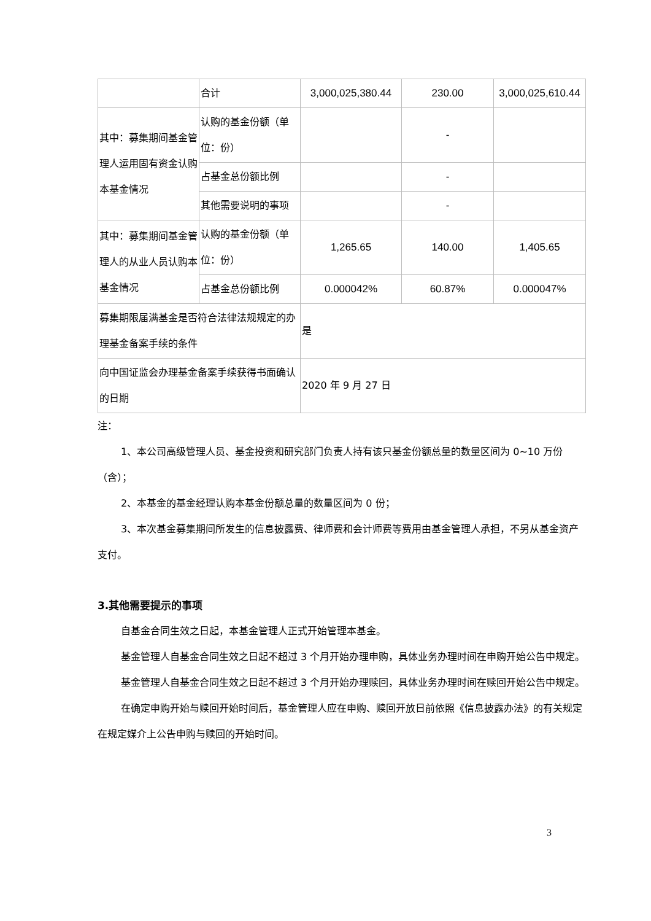| | 合计 | 3,000,025,380.44 | 230.00 | 3,000,025,610.44 |
| 其中：募集期间基金管理人运用固有资金认购本基金情况 | 认购的基金份额（单位：份） | | - | |
| | 占基金总份额比例 | | - | |
| | 其他需要说明的事项 | | - | |
| 其中：募集期间基金管理人的从业人员认购本基金情况 | 认购的基金份额（单位：份） | 1,265.65 | 140.00 | 1,405.65 |
| | 占基金总份额比例 | 0.000042% | 60.87% | 0.000047% |
| 募集期限届满基金是否符合法律法规规定的办理基金备案手续的条件 | | 是 | | |
| 向中国证监会办理基金备案手续获得书面确认的日期 | | 2020 年 9 月 27 日 | | |
注：
1、本公司高级管理人员、基金投资和研究部门负责人持有该只基金份额总量的数量区间为 0~10 万份（含）；
2、本基金的基金经理认购本基金份额总量的数量区间为 0 份；
3、本次基金募集期间所发生的信息披露费、律师费和会计师费等费用由基金管理人承担，不另从基金资产支付。
3.其他需要提示的事项
自基金合同生效之日起，本基金管理人正式开始管理本基金。
基金管理人自基金合同生效之日起不超过 3 个月开始办理申购，具体业务办理时间在申购开始公告中规定。
基金管理人自基金合同生效之日起不超过 3 个月开始办理赎回，具体业务办理时间在赎回开始公告中规定。
在确定申购开始与赎回开始时间后，基金管理人应在申购、赎回开放日前依照《信息披露办法》的有关规定在规定媒介上公告申购与赎回的开始时间。
3